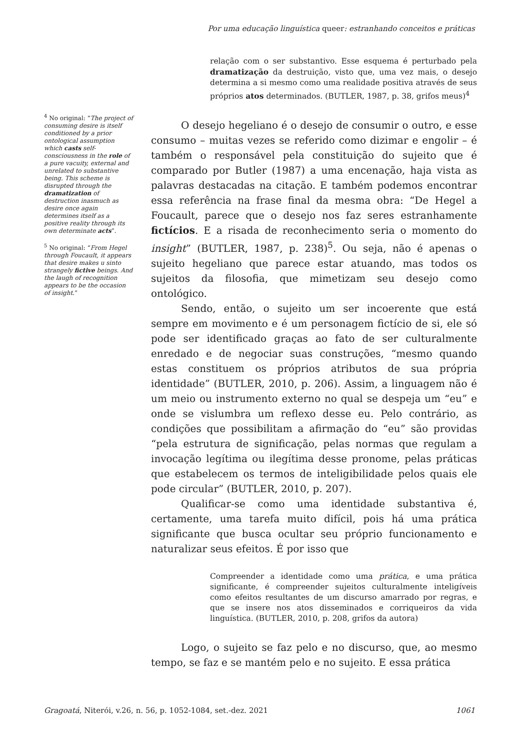Por uma educação linguística queer: estranhando conceitos e práticas
<sup>4</sup> No original: “The project of consuming desire is itself conditioned by a prior ontological assumption which casts self-consciousness in the role of a pure vacuity, external and unrelated to substantive being. This scheme is disrupted through the dramatization of destruction inasmuch as desire once again determines itself as a positive reality through its own determinate acts”.
<sup>5</sup> No original: “From Hegel through Foucault, it appears that desire makes u sinto strangely fictive beings. And the laugh of recognition appears to be the occasion of insight.”
relação com o ser substantivo. Esse esquema é perturbado pela dramatização da destruição, visto que, uma vez mais, o desejo determina a si mesmo como uma realidade positiva através de seus próprios atos determinados. (BUTLER, 1987, p. 38, grifos meus)<sup>4</sup>
O desejo hegeliano é o desejo de consumir o outro, e esse consumo – muitas vezes se referido como dizimar e engolir – é também o responsável pela constituição do sujeito que é comparado por Butler (1987) a uma encenação, haja vista as palavras destacadas na citação. E também podemos encontrar essa referência na frase final da mesma obra: “De Hegel a Foucault, parece que o desejo nos faz seres estranhamente fictícios. E a risada de reconhecimento seria o momento do insight” (BUTLER, 1987, p. 238)<sup>5</sup>. Ou seja, não é apenas o sujeito hegeliano que parece estar atuando, mas todos os sujeitos da filosofia, que mimetizam seu desejo como ontológico.
Sendo, então, o sujeito um ser incoerente que está sempre em movimento e é um personagem fictício de si, ele só pode ser identificado graças ao fato de ser culturalmente enredado e de negociar suas construções, “mesmo quando estas constituem os próprios atributos de sua própria identidade” (BUTLER, 2010, p. 206). Assim, a linguagem não é um meio ou instrumento externo no qual se despeja um “eu” e onde se vislumbra um reflexo desse eu. Pelo contrário, as condições que possibilitam a afirmação do “eu” são providas “pela estrutura de significação, pelas normas que regulam a invocação legítima ou ilegítima desse pronome, pelas práticas que estabelecem os termos de inteligibilidade pelos quais ele pode circular” (BUTLER, 2010, p. 207).
Qualificar-se como uma identidade substantiva é, certamente, uma tarefa muito difícil, pois há uma prática significante que busca ocultar seu próprio funcionamento e naturalizar seus efeitos. É por isso que
Compreender a identidade como uma prática, e uma prática significante, é compreender sujeitos culturalmente inteligíveis como efeitos resultantes de um discurso amarrado por regras, e que se insere nos atos disseminados e corriqueiros da vida linguística. (BUTLER, 2010, p. 208, grifos da autora)
Logo, o sujeito se faz pelo e no discurso, que, ao mesmo tempo, se faz e se mantém pelo e no sujeito. E essa prática
Gragoatá, Niterói, v.26, n. 56, p. 1052-1084, set.-dez. 2021 1061